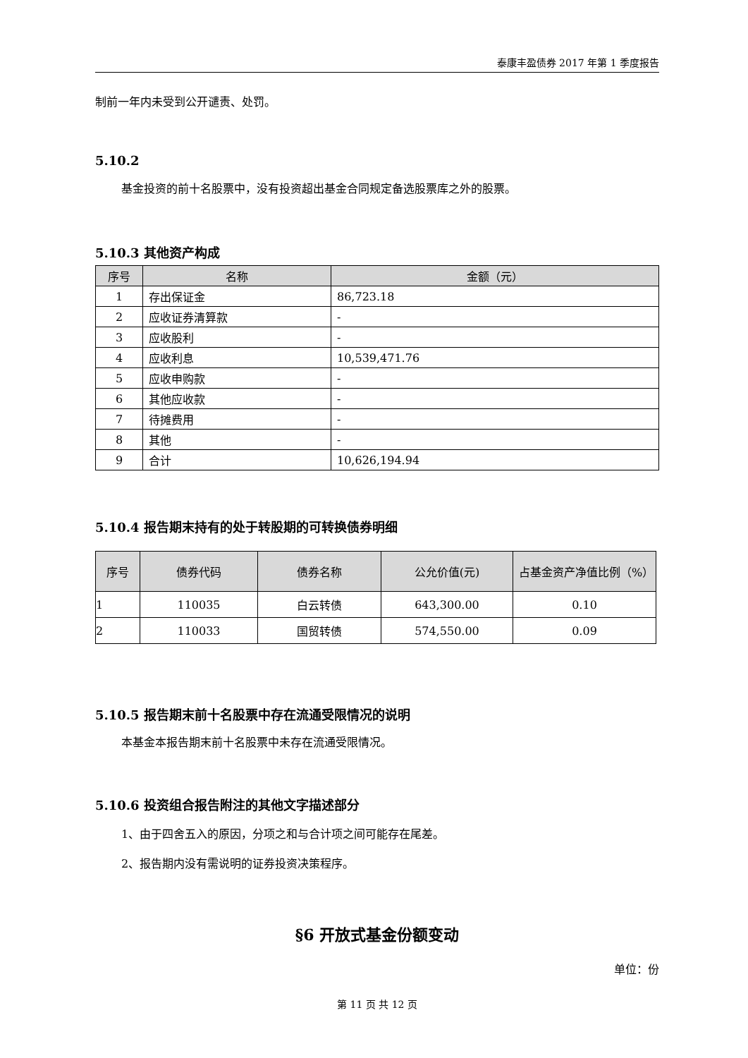泰康丰盈债券 2017 年第 1 季度报告
制前一年内未受到公开谴责、处罚。
5.10.2
基金投资的前十名股票中，没有投资超出基金合同规定备选股票库之外的股票。
5.10.3 其他资产构成
| 序号 | 名称 | 金额（元） |
| --- | --- | --- |
| 1 | 存出保证金 | 86,723.18 |
| 2 | 应收证券清算款 | - |
| 3 | 应收股利 | - |
| 4 | 应收利息 | 10,539,471.76 |
| 5 | 应收申购款 | - |
| 6 | 其他应收款 | - |
| 7 | 待摊费用 | - |
| 8 | 其他 | - |
| 9 | 合计 | 10,626,194.94 |
5.10.4 报告期末持有的处于转股期的可转换债券明细
| 序号 | 债券代码 | 债券名称 | 公允价值(元) | 占基金资产净值比例（%） |
| --- | --- | --- | --- | --- |
| 1 | 110035 | 白云转债 | 643,300.00 | 0.10 |
| 2 | 110033 | 国贸转债 | 574,550.00 | 0.09 |
5.10.5 报告期末前十名股票中存在流通受限情况的说明
本基金本报告期末前十名股票中未存在流通受限情况。
5.10.6 投资组合报告附注的其他文字描述部分
1、由于四舍五入的原因，分项之和与合计项之间可能存在尾差。
2、报告期内没有需说明的证券投资决策程序。
§6 开放式基金份额变动
单位：份
第 11 页 共 12 页